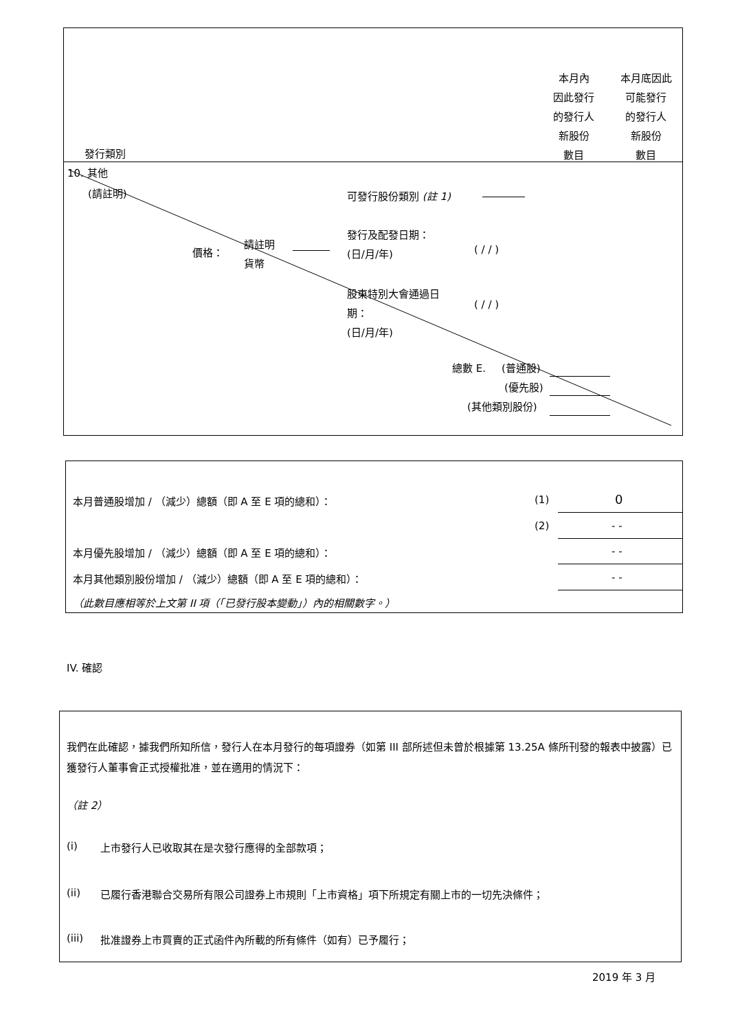本月內
因此發行
的發行人
新股份
數目
本月底因此
可能發行
的發行人
新股份
數目
發行類別
10. 其他
(請註明) 可發行股份類別 (註 1)
發行及配發日期：
(日/月/年) ( / / )
價格：
請註明
貨幣
股東特別大會通過日
期：
(日/月/年)
( / / )
總數 E. (普通股)
(優先股)
(其他類別股份)
本月普通股增加 / （減少）總額（即 A 至 E 項的總和）：
(1) 0
(2) - -
本月優先股增加 / （減少）總額（即 A 至 E 項的總和）：
- -
本月其他類別股份增加 / （減少）總額（即 A 至 E 項的總和）：
- -
（此數目應相等於上文第 II 項（「已發行股本變動」）內的相關數字。）
IV. 確認
我們在此確認，據我們所知所信，發行人在本月發行的每項證券（如第 III 部所述但未曾於根據第 13.25A 條所刊發的報表中披露）已獲發行人董事會正式授權批准，並在適用的情況下：
（註 2）
(i)
上市發行人已收取其在是次發行應得的全部款項；
(ii)
已履行香港聯合交易所有限公司證券上市規則「上市資格」項下所規定有關上市的一切先決條件；
(iii)
批准證券上市買賣的正式函件內所載的所有條件（如有）已予履行；
2019 年 3 月